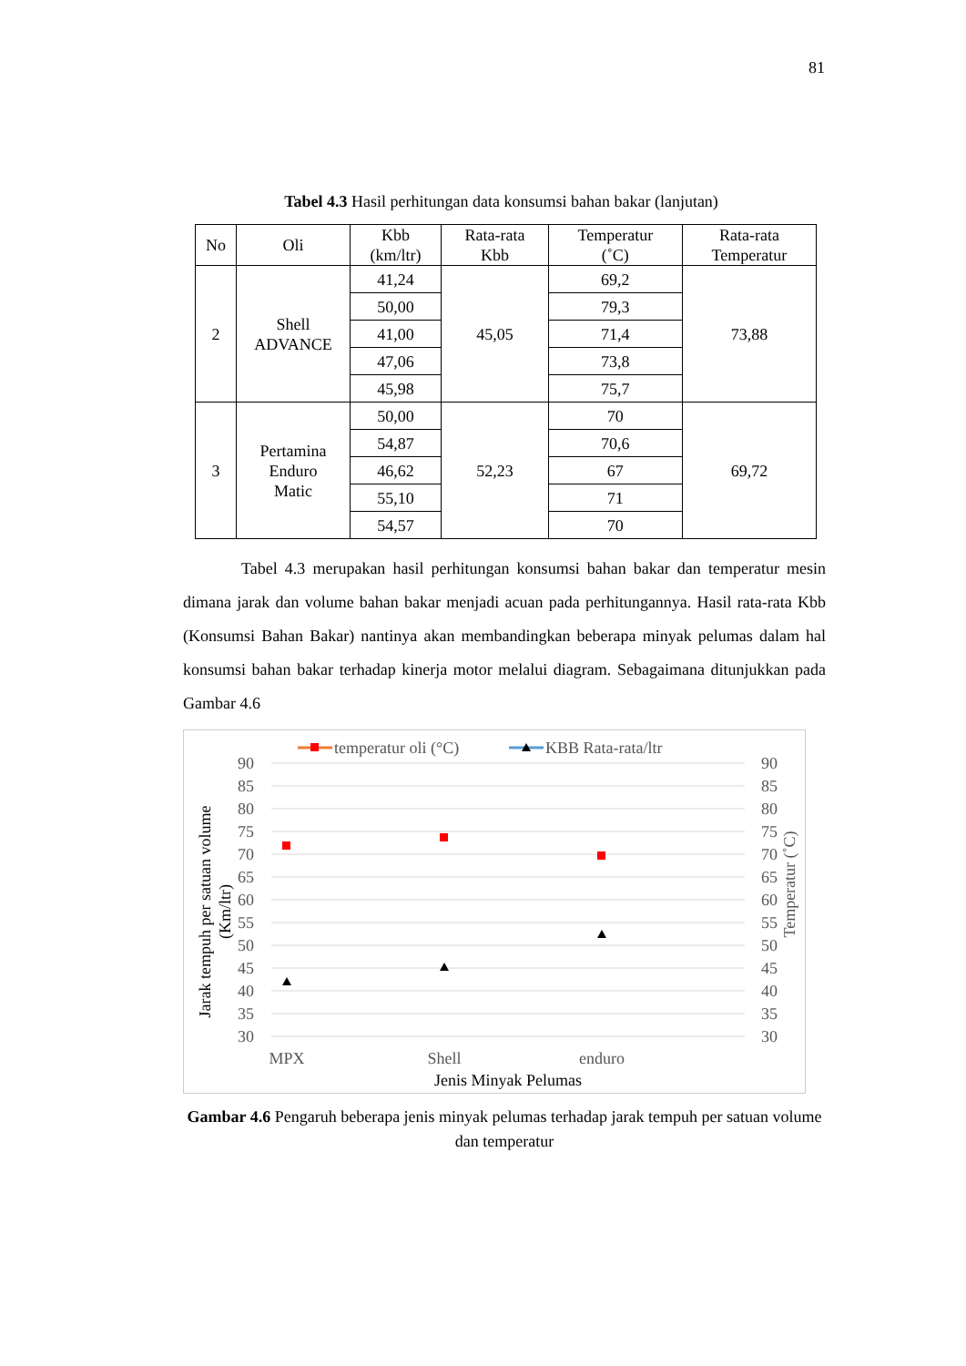81
Tabel 4.3 Hasil perhitungan data konsumsi bahan bakar (lanjutan)
| No | Oli | Kbb (km/ltr) | Rata-rata Kbb | Temperatur (˚C) | Rata-rata Temperatur |
| --- | --- | --- | --- | --- | --- |
| 2 | Shell ADVANCE | 41,24 | 45,05 | 69,2 | 73,88 |
| | | 50,00 | | 79,3 | |
| | | 41,00 | | 71,4 | |
| | | 47,06 | | 73,8 | |
| | | 45,98 | | 75,7 | |
| 3 | Pertamina Enduro Matic | 50,00 | 52,23 | 70 | 69,72 |
| | | 54,87 | | 70,6 | |
| | | 46,62 | | 67 | |
| | | 55,10 | | 71 | |
| | | 54,57 | | 70 | |
Tabel 4.3 merupakan hasil perhitungan konsumsi bahan bakar dan temperatur mesin dimana jarak dan volume bahan bakar menjadi acuan pada perhitungannya. Hasil rata-rata Kbb (Konsumsi Bahan Bakar) nantinya akan membandingkan beberapa minyak pelumas dalam hal konsumsi bahan bakar terhadap kinerja motor melalui diagram. Sebagaimana ditunjukkan pada Gambar 4.6
temperatur oli (°C)
KBB Rata-rata/ltr
90
85
80
75
70
65
60
55
50
45
40
35
30
90
85
80
75
70
65
60
55
50
45
40
35
30
MPX
Shell
enduro
Jenis Minyak Pelumas
Jarak tempuh per satuan volume
(Km/ltr)
Temperatur (˚C)
Gambar 4.6 Pengaruh beberapa jenis minyak pelumas terhadap jarak tempuh per satuan volume dan temperatur